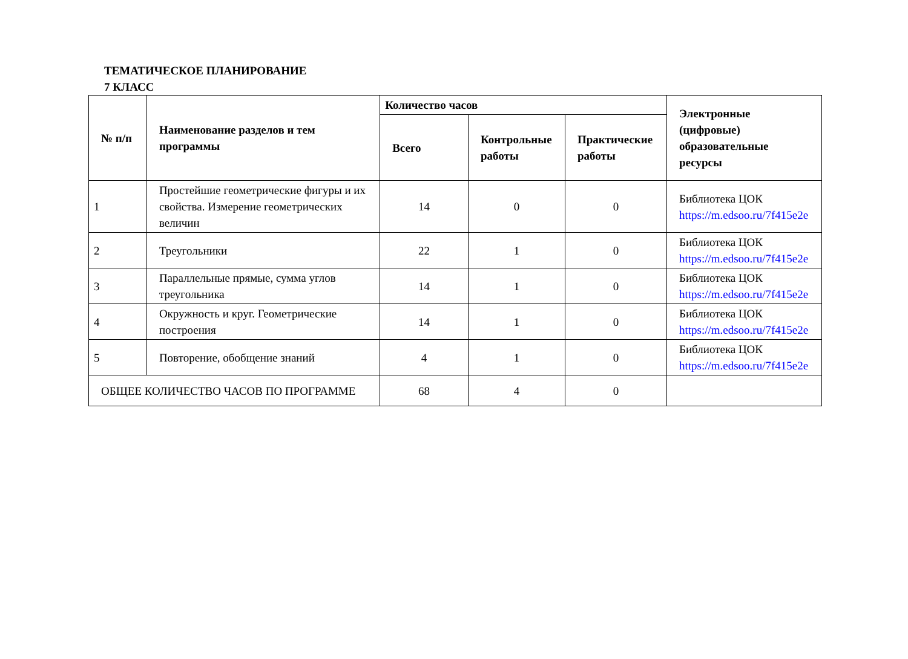ТЕМАТИЧЕСКОЕ ПЛАНИРОВАНИЕ
7 КЛАСС
| № п/п | Наименование разделов и тем программы | Количество часов | | | Электронные (цифровые) образовательные ресурсы |
| --- | --- | --- | --- | --- | --- |
| | | Всего | Контрольные работы | Практические работы | |
| 1 | Простейшие геометрические фигуры и их свойства. Измерение геометрических величин | 14 | 0 | 0 | Библиотека ЦОК https://m.edsoo.ru/7f415e2e |
| 2 | Треугольники | 22 | 1 | 0 | Библиотека ЦОК https://m.edsoo.ru/7f415e2e |
| 3 | Параллельные прямые, сумма углов треугольника | 14 | 1 | 0 | Библиотека ЦОК https://m.edsoo.ru/7f415e2e |
| 4 | Окружность и круг. Геометрические построения | 14 | 1 | 0 | Библиотека ЦОК https://m.edsoo.ru/7f415e2e |
| 5 | Повторение, обобщение знаний | 4 | 1 | 0 | Библиотека ЦОК https://m.edsoo.ru/7f415e2e |
| ОБЩЕЕ КОЛИЧЕСТВО ЧАСОВ ПО ПРОГРАММЕ | | 68 | 4 | 0 | |